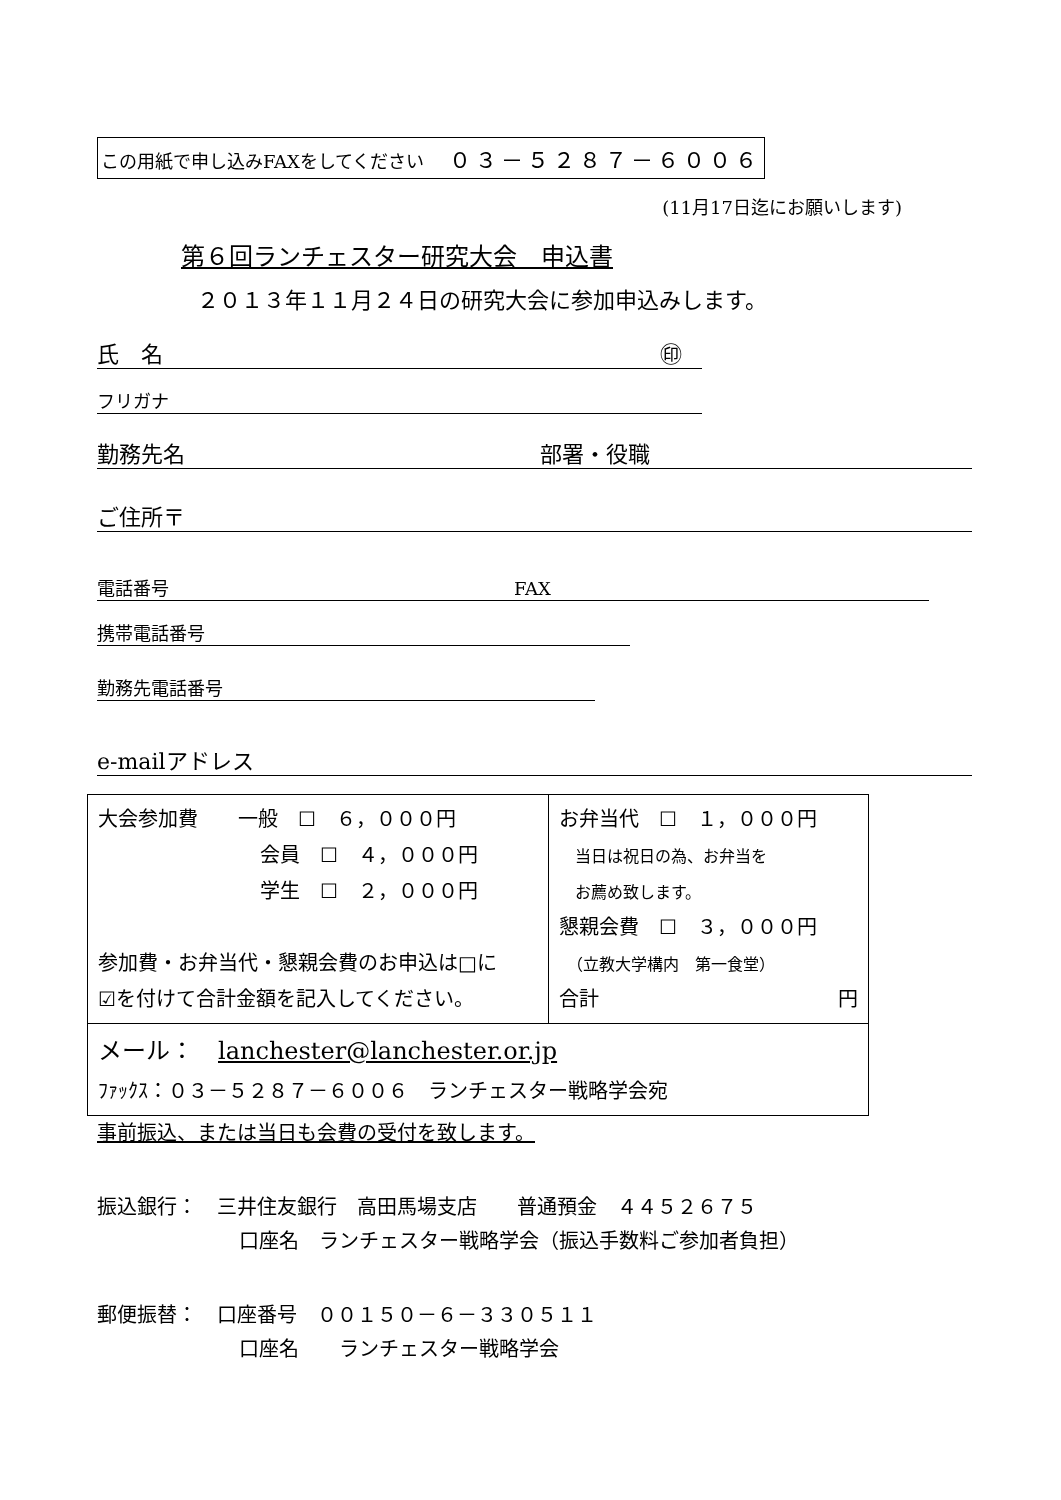この用紙で申し込みFAXをしてください ０３－５２８７－６００６
(11月17日迄にお願いします)
第６回ランチェスター研究大会　申込書
２０１３年１１月２４日の研究大会に参加申込みします。
氏　名 ㊞
フリガナ
勤務先名 部署・役職
ご住所〒
電話番号 FAX
携帯電話番号
勤務先電話番号
e-mailアドレス
| 大会参加費 一般 ☐ ６，０００円 会員 ☐ ４，０００円 学生 ☐ ２，０００円 参加費・お弁当代・懇親会費のお申込は□に ☑を付けて合計金額を記入してください。 | お弁当代 ☐ １，０００円 当日は祝日の為、お弁当を お薦め致します。 懇親会費 ☐ ３，０００円 （立教大学構内 第一食堂） 合計 円 |
| メール： lanchester@lanchester.or.jp ﾌｧｯｸｽ：０３－５２８７－６００６ ランチェスター戦略学会宛 | |
事前振込、または当日も会費の受付を致します。
振込銀行：　三井住友銀行　高田馬場支店　　普通預金　４４５２６７５
口座名　ランチェスター戦略学会（振込手数料ご参加者負担）
郵便振替：　口座番号　００１５０－６－３３０５１１
口座名　　ランチェスター戦略学会